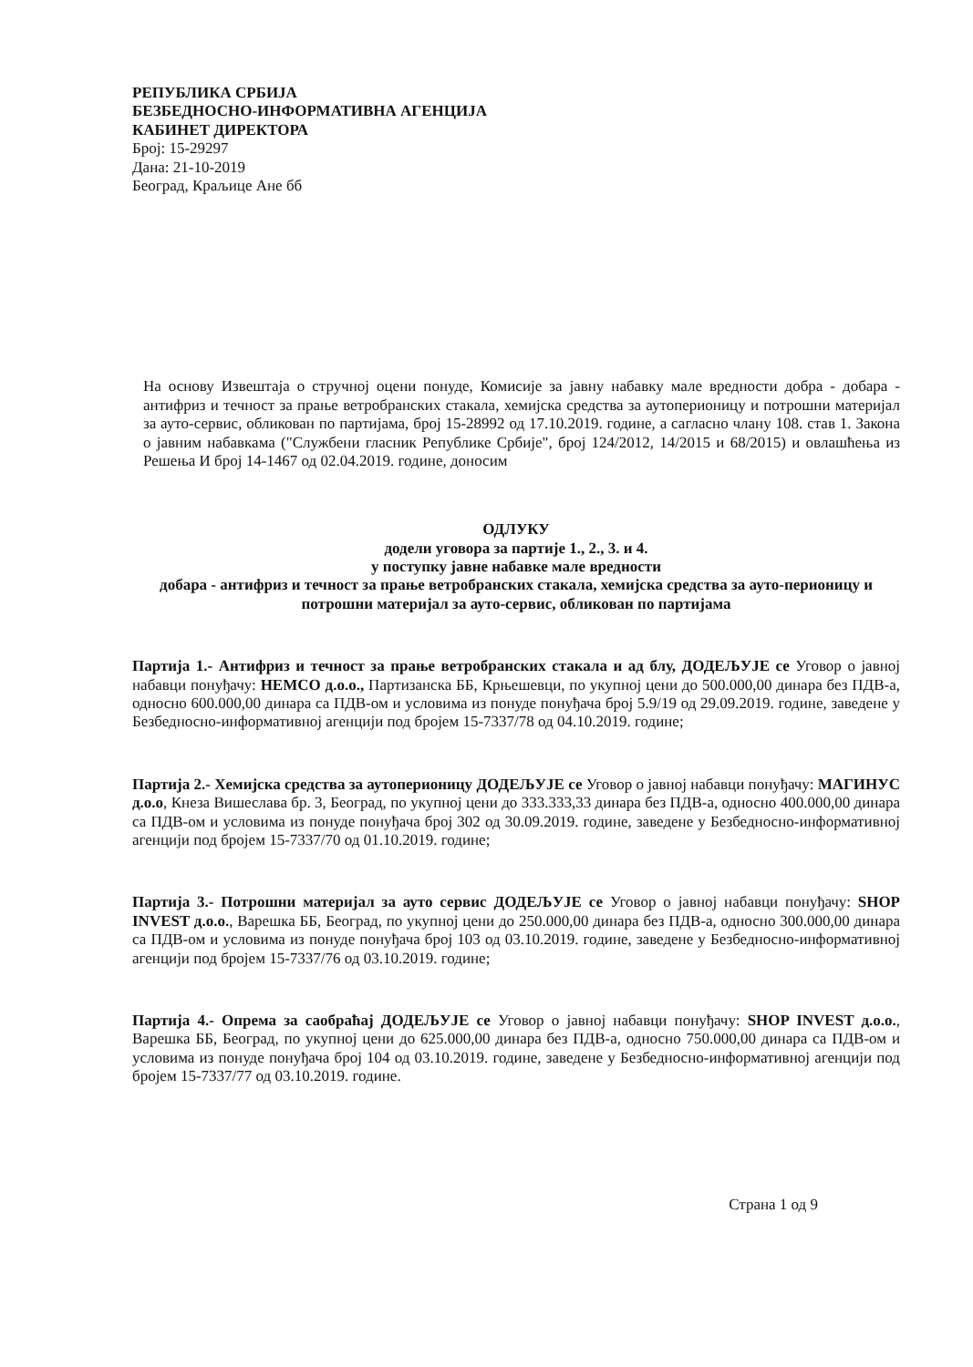РЕПУБЛИКА СРБИЈА
БЕЗБЕДНОСНО-ИНФОРМАТИВНА АГЕНЦИЈА
КАБИНЕТ ДИРЕКТОРА
Број: 15-29297
Дана: 21-10-2019
Београд, Краљице Ане бб
На основу Извештаја о стручној оцени понуде, Комисије за јавну набавку мале вредности добра - добара - антифриз и течност за прање ветробранских стакала, хемијска средства за аутоперионицу и потрошни материјал за ауто-сервис, обликован по партијама, број 15-28992 од 17.10.2019. године, а сагласно члану 108. став 1. Закона о јавним набавкама ("Службени гласник Републике Србије", број 124/2012, 14/2015 и 68/2015) и овлашћења из Решења И број 14-1467 од 02.04.2019. године, доносим
ОДЛУКУ
додели уговора за партије 1., 2., 3. и 4.
у поступку јавне набавке мале вредности
добара - антифриз и течност за прање ветробранских стакала, хемијска средства за ауто-перионицу и потрошни материјал за ауто-сервис, обликован по партијама
Партија 1.- Антифриз и течност за прање ветробранских стакала и ад блу, ДОДЕЉУЈЕ се Уговор о јавној набавци понуђачу: НЕМСО д.о.о., Партизанска ББ, Крњешевци, по укупној цени до 500.000,00 динара без ПДВ-а, односно 600.000,00 динара са ПДВ-ом и условима из понуде понуђача број 5.9/19 од 29.09.2019. године, заведене у Безбедносно-информативној агенцији под бројем 15-7337/78 од 04.10.2019. године;
Партија 2.- Хемијска средства за аутоперионицу ДОДЕЉУЈЕ се Уговор о јавној набавци понуђачу: МАГИНУС д.о.о, Кнеза Вишеслава бр. 3, Београд, по укупној цени до 333.333,33 динара без ПДВ-а, односно 400.000,00 динара са ПДВ-ом и условима из понуде понуђача број 302 од 30.09.2019. године, заведене у Безбедносно-информативној агенцији под бројем 15-7337/70 од 01.10.2019. године;
Партија 3.- Потрошни материјал за ауто сервис ДОДЕЉУЈЕ се Уговор о јавној набавци понуђачу: SHOP INVEST д.о.о., Варешка ББ, Београд, по укупној цени до 250.000,00 динара без ПДВ-а, односно 300.000,00 динара са ПДВ-ом и условима из понуде понуђача број 103 од 03.10.2019. године, заведене у Безбедносно-информативној агенцији под бројем 15-7337/76 од 03.10.2019. године;
Партија 4.- Опрема за саобраћај ДОДЕЉУЈЕ се Уговор о јавној набавци понуђачу: SHOP INVEST д.о.о., Варешка ББ, Београд, по укупној цени до 625.000,00 динара без ПДВ-а, односно 750.000,00 динара са ПДВ-ом и условима из понуде понуђача број 104 од 03.10.2019. године, заведене у Безбедносно-информативној агенцији под бројем 15-7337/77 од 03.10.2019. године.
Страна 1 од 9